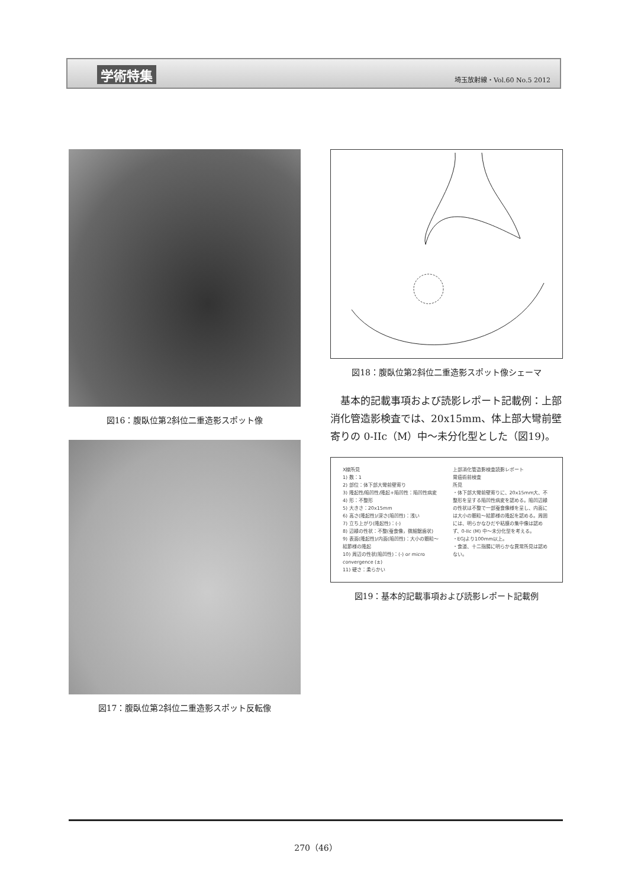学術特集 埼玉放射線・Vol.60 No.5 2012
図16：腹臥位第2斜位二重造影スポット像
図17：腹臥位第2斜位二重造影スポット反転像
図18：腹臥位第2斜位二重造影スポット像シェーマ
基本的記載事項および読影レポート記載例：上部消化管造影検査では、20x15mm、体上部大彎前壁寄りの 0-IIc（M）中～未分化型とした（図19)。
X線所見
1) 数：1
2) 部位：体下部大彎前壁寄り
3) 隆起性/陥凹性/隆起+陥凹性：陥凹性病変
4) 形：不整形
5) 大きさ：20x15mm
6) 高さ(隆起性)/深さ(陥凹性)：浅い
7) 立ち上がり(隆起性)：(-)
8) 辺縁の性状：不整(蚕食像，微細鋸歯状)
9) 表面(隆起性)/内面(陥凹性)：大小の顆粒～結節様の隆起
10) 周辺の性状(陥凹性)：(-) or micro convergence (±)
11) 硬さ：柔らかい
上部消化管造影検査読影レポート
胃癌術前検査
所見
・体下部大彎前壁寄りに、20x15mm大、不整形を呈する陥凹性病変を認める。陥凹辺縁の性状は不整で一部蚕食像様を呈し、内面には大小の顆粒～結節様の隆起を認める。周囲には、明らかなひだや粘膜の集中像は認めず、0-IIc (M) 中～未分化型を考える。
・EGJより100mm以上。
・食道、十二指腸に明らかな異常所見は認めない。
図19：基本的記載事項および読影レポート記載例
270（46）